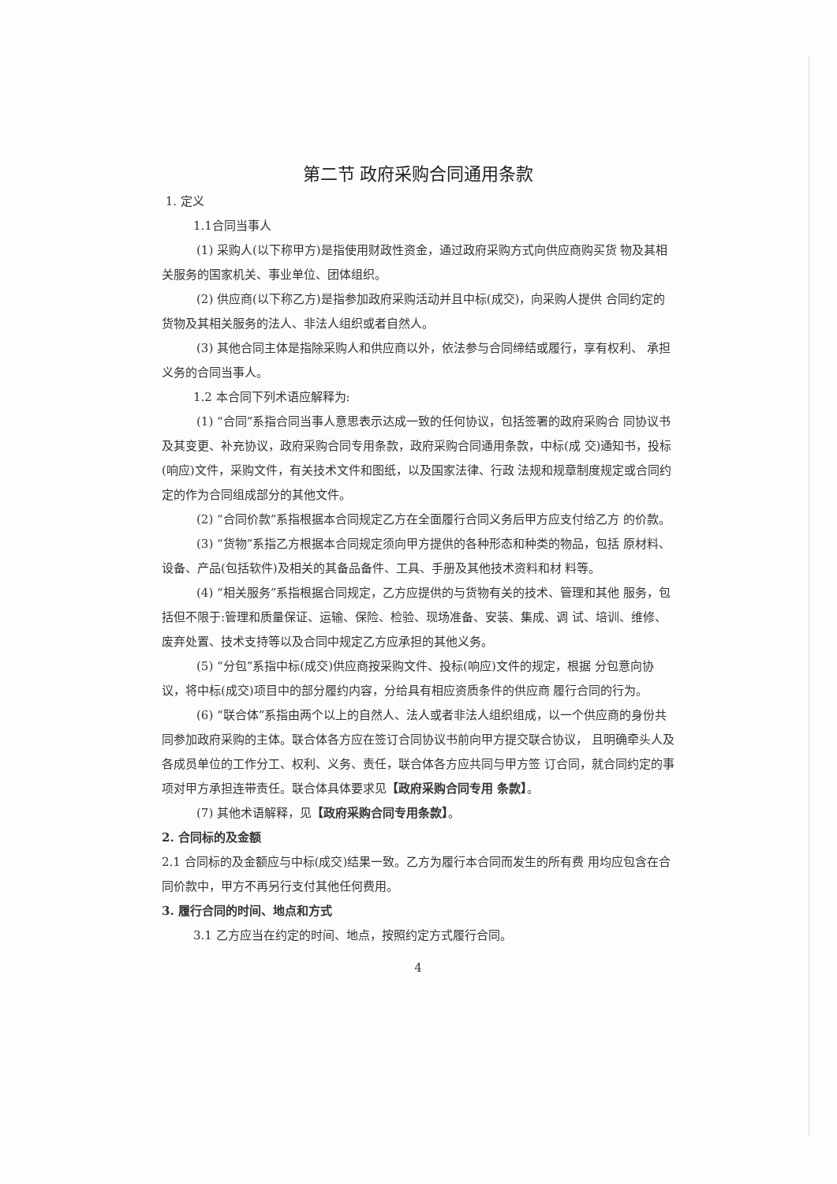第二节 政府采购合同通用条款
1. 定义
1.1合同当事人
(1) 采购人(以下称甲方)是指使用财政性资金，通过政府采购方式向供应商购买货 物及其相关服务的国家机关、事业单位、团体组织。
(2) 供应商(以下称乙方)是指参加政府采购活动并且中标(成交)，向采购人提供 合同约定的货物及其相关服务的法人、非法人组织或者自然人。
(3) 其他合同主体是指除采购人和供应商以外，依法参与合同缔结或履行，享有权利、 承担义务的合同当事人。
1.2 本合同下列术语应解释为:
(1) “合同”系指合同当事人意思表示达成一致的任何协议，包括签署的政府采购合 同协议书及其变更、补充协议，政府采购合同专用条款，政府采购合同通用条款，中标(成 交)通知书，投标(响应)文件，采购文件，有关技术文件和图纸，以及国家法律、行政 法规和规章制度规定或合同约定的作为合同组成部分的其他文件。
(2) “合同价款”系指根据本合同规定乙方在全面履行合同义务后甲方应支付给乙方 的价款。
(3) “货物”系指乙方根据本合同规定须向甲方提供的各种形态和种类的物品，包括 原材料、设备、产品(包括软件)及相关的其备品备件、工具、手册及其他技术资料和材 料等。
(4) “相关服务”系指根据合同规定，乙方应提供的与货物有关的技术、管理和其他 服务，包括但不限于:管理和质量保证、运输、保险、检验、现场准备、安装、集成、调 试、培训、维修、废弃处置、技术支持等以及合同中规定乙方应承担的其他义务。
(5) “分包”系指中标(成交)供应商按采购文件、投标(响应)文件的规定，根据 分包意向协议，将中标(成交)项目中的部分履约内容，分给具有相应资质条件的供应商 履行合同的行为。
(6) “联合体”系指由两个以上的自然人、法人或者非法人组织组成，以一个供应商的身份共同参加政府采购的主体。联合体各方应在签订合同协议书前向甲方提交联合协议， 且明确牵头人及各成员单位的工作分工、权利、义务、责任，联合体各方应共同与甲方签 订合同，就合同约定的事项对甲方承担连带责任。联合体具体要求见【政府采购合同专用 条款】。
(7) 其他术语解释，见【政府采购合同专用条款】。
2. 合同标的及金额
2.1 合同标的及金额应与中标(成交)结果一致。乙方为履行本合同而发生的所有费 用均应包含在合同价款中，甲方不再另行支付其他任何费用。
3. 履行合同的时间、地点和方式
3.1 乙方应当在约定的时间、地点，按照约定方式履行合同。
4